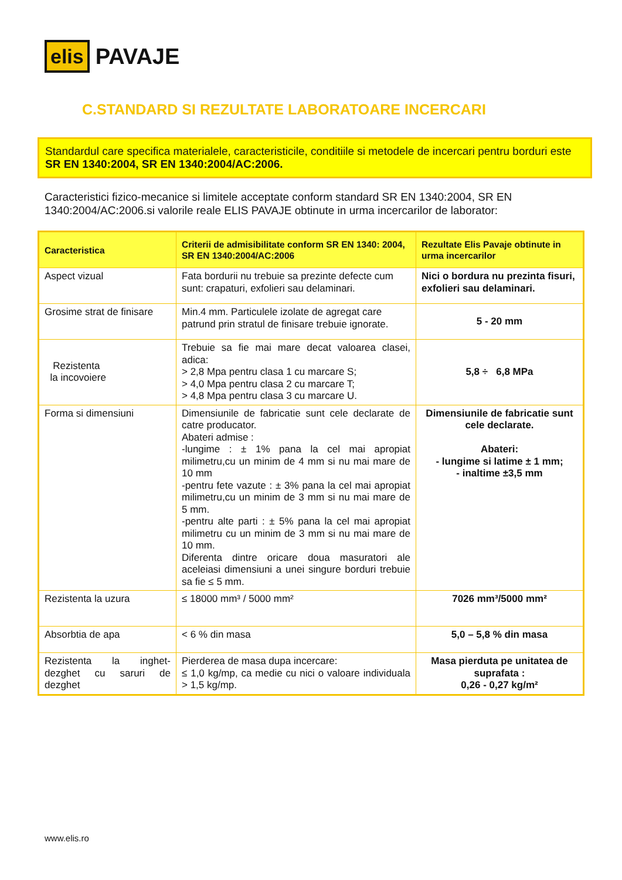elis PAVAJE
C.STANDARD SI REZULTATE LABORATOARE INCERCARI
Standardul care specifica materialele, caracteristicile, conditiile si metodele de incercari pentru borduri este SR EN 1340:2004, SR EN 1340:2004/AC:2006.
Caracteristici fizico-mecanice si limitele acceptate conform standard SR EN 1340:2004, SR EN 1340:2004/AC:2006.si valorile reale ELIS PAVAJE obtinute in urma incercarilor de laborator:
| Caracteristica | Criterii de admisibilitate conform SR EN 1340: 2004, SR EN 1340:2004/AC:2006 | Rezultate Elis Pavaje obtinute in urma incercarilor |
| --- | --- | --- |
| Aspect vizual | Fata bordurii nu trebuie sa prezinte defecte cum sunt: crapaturi, exfolieri sau delaminari. | Nici o bordura nu prezinta fisuri, exfolieri sau delaminari. |
| Grosime strat de finisare | Min.4 mm. Particulele izolate de agregat care patrund prin stratul de finisare trebuie ignorate. | 5 - 20 mm |
| Rezistenta la incovoiere | Trebuie sa fie mai mare decat valoarea clasei, adica: > 2,8 Mpa pentru clasa 1 cu marcare S; > 4,0 Mpa pentru clasa 2 cu marcare T; > 4,8 Mpa pentru clasa 3 cu marcare U. | 5,8 ÷ 6,8 MPa |
| Forma si dimensiuni | Dimensiunile de fabricatie sunt cele declarate de catre producator. Abateri admise : -lungime : ± 1% pana la cel mai apropiat milimetru,cu un minim de 4 mm si nu mai mare de 10 mm -pentru fete vazute : ± 3% pana la cel mai apropiat milimetru,cu un minim de 3 mm si nu mai mare de 5 mm. -pentru alte parti : ± 5% pana la cel mai apropiat milimetru cu un minim de 3 mm si nu mai mare de 10 mm. Diferenta dintre oricare doua masuratori ale aceleiasi dimensiuni a unei singure borduri trebuie sa fie ≤ 5 mm. | Dimensiunile de fabricatie sunt cele declarate. Abateri: - lungime si latime ± 1 mm; - inaltime ±3,5 mm |
| Rezistenta la uzura | ≤ 18000 mm³ / 5000 mm² | 7026 mm³/5000 mm² |
| Absorbtia de apa | < 6 % din masa | 5,0 – 5,8 % din masa |
| Rezistenta la inghet-dezghet cu saruri de dezghet | Pierderea de masa dupa incercare: ≤ 1,0 kg/mp, ca medie cu nici o valoare individuala > 1,5 kg/mp. | Masa pierduta pe unitatea de suprafata : 0,26 - 0,27 kg/m² |
www.elis.ro